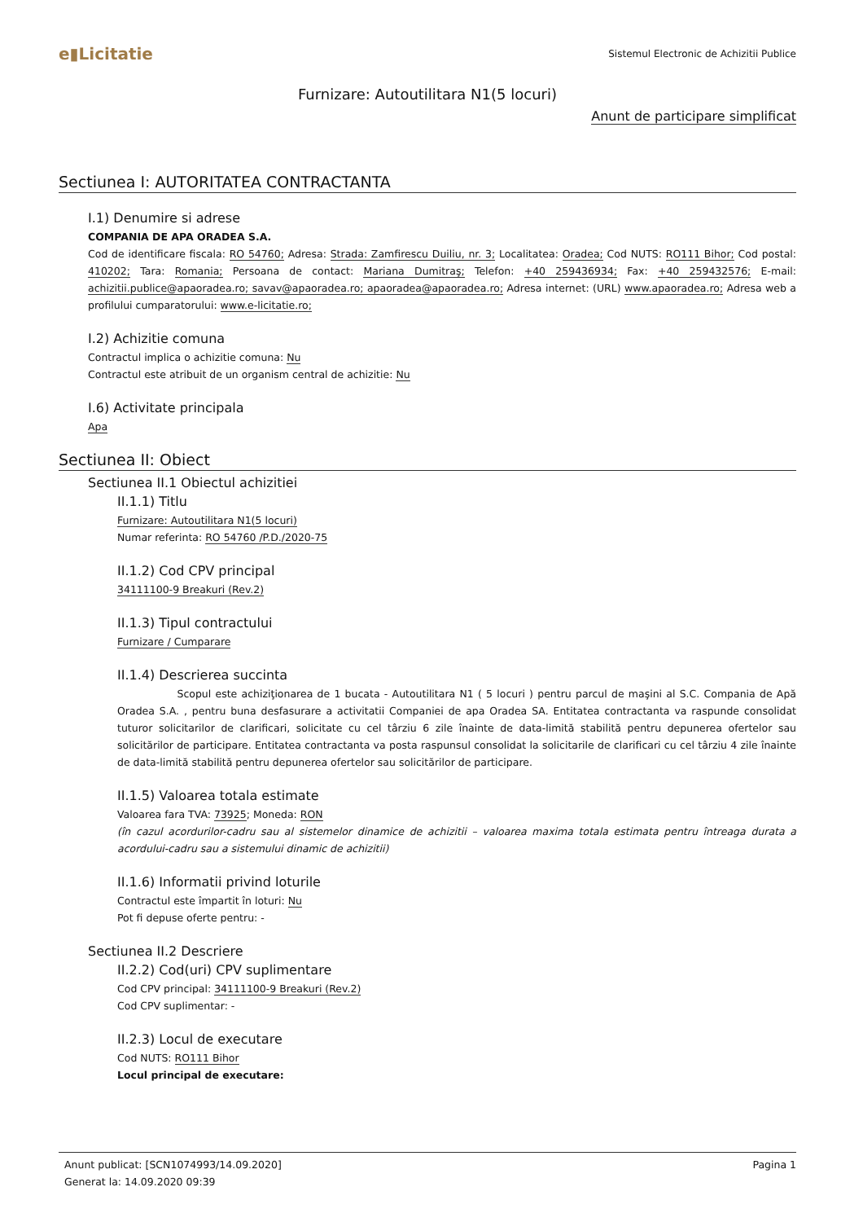e▮Licitatie
Sistemul Electronic de Achizitii Publice
Furnizare: Autoutilitara N1(5 locuri)
Anunt de participare simplificat
Sectiunea I: AUTORITATEA CONTRACTANTA
I.1) Denumire si adrese
COMPANIA DE APA ORADEA S.A.
Cod de identificare fiscala: RO 54760; Adresa: Strada: Zamfirescu Duiliu, nr. 3; Localitatea: Oradea; Cod NUTS: RO111 Bihor; Cod postal: 410202; Tara: Romania; Persoana de contact: Mariana Dumitraş; Telefon: +40 259436934; Fax: +40 259432576; E-mail: achizitii.publice@apaoradea.ro; savav@apaoradea.ro; apaoradea@apaoradea.ro; Adresa internet: (URL) www.apaoradea.ro; Adresa web a profilului cumparatorului: www.e-licitatie.ro;
I.2) Achizitie comuna
Contractul implica o achizitie comuna: Nu
Contractul este atribuit de un organism central de achizitie: Nu
I.6) Activitate principala
Apa
Sectiunea II: Obiect
Sectiunea II.1 Obiectul achizitiei
II.1.1) Titlu
Furnizare: Autoutilitara N1(5 locuri)
Numar referinta: RO 54760 /P.D./2020-75
II.1.2) Cod CPV principal
34111100-9 Breakuri (Rev.2)
II.1.3) Tipul contractului
Furnizare / Cumparare
II.1.4) Descrierea succinta
Scopul este achiziţionarea de 1 bucata - Autoutilitara N1 ( 5 locuri ) pentru parcul de maşini al S.C. Compania de Apă Oradea S.A. , pentru buna desfasurare a activitatii Companiei de apa Oradea SA. Entitatea contractanta va raspunde consolidat tuturor solicitarilor de clarificari, solicitate cu cel târziu 6 zile înainte de data-limită stabilită pentru depunerea ofertelor sau solicitărilor de participare. Entitatea contractanta va posta raspunsul consolidat la solicitarile de clarificari cu cel târziu 4 zile înainte de data-limită stabilită pentru depunerea ofertelor sau solicitărilor de participare.
II.1.5) Valoarea totala estimate
Valoarea fara TVA: 73925; Moneda: RON
(în cazul acordurilor-cadru sau al sistemelor dinamice de achizitii – valoarea maxima totala estimata pentru întreaga durata a acordului-cadru sau a sistemului dinamic de achizitii)
II.1.6) Informatii privind loturile
Contractul este împartit în loturi: Nu
Pot fi depuse oferte pentru: -
Sectiunea II.2 Descriere
II.2.2) Cod(uri) CPV suplimentare
Cod CPV principal: 34111100-9 Breakuri (Rev.2)
Cod CPV suplimentar: -
II.2.3) Locul de executare
Cod NUTS: RO111 Bihor
Locul principal de executare:
Anunt publicat: [SCN1074993/14.09.2020]
Generat la: 14.09.2020 09:39
Pagina 1